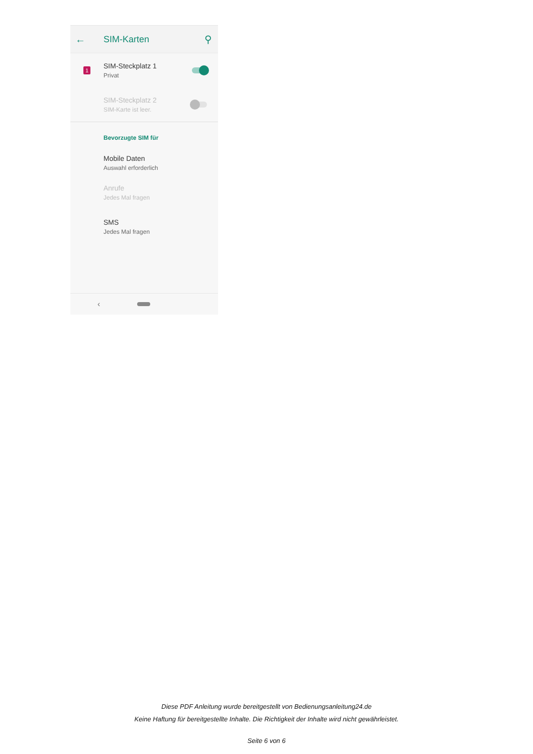← SIM-Karten ⚲
1
SIM-Steckplatz 1
Privat
SIM-Steckplatz 2
SIM-Karte ist leer.
Bevorzugte SIM für
Mobile Daten
Auswahl erforderlich
Anrufe
Jedes Mal fragen
SMS
Jedes Mal fragen
‹
Diese PDF Anleitung wurde bereitgestellt von Bedienungsanleitung24.de
Keine Haftung für bereitgestellte Inhalte. Die Richtigkeit der Inhalte wird nicht gewährleistet.
Seite 6 von 6